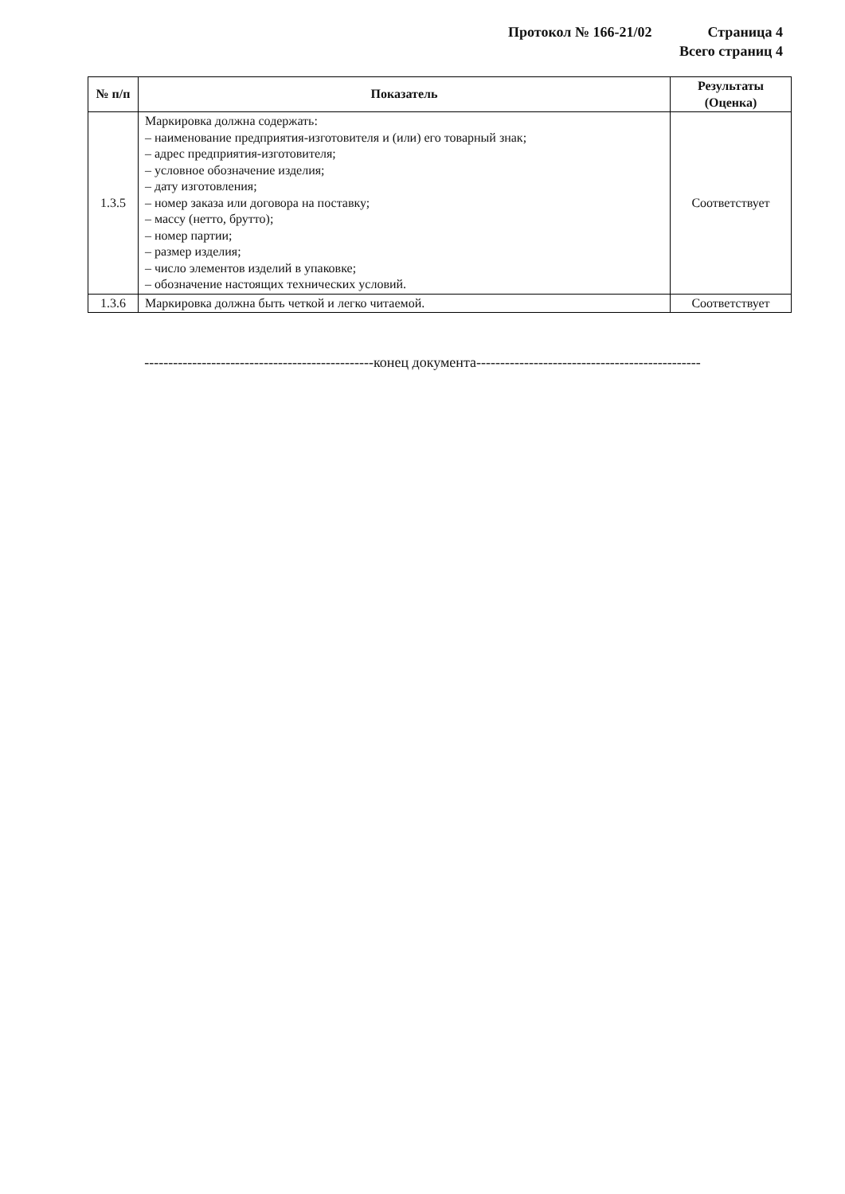Протокол № 166-21/02 Страница 4
Всего страниц 4
| № п/п | Показатель | Результаты (Оценка) |
| --- | --- | --- |
| 1.3.5 | Маркировка должна содержать: – наименование предприятия-изготовителя и (или) его товарный знак; – адрес предприятия-изготовителя; – условное обозначение изделия; – дату изготовления; – номер заказа или договора на поставку; – массу (нетто, брутто); – номер партии; – размер изделия; – число элементов изделий в упаковке; – обозначение настоящих технических условий. | Соответствует |
| 1.3.6 | Маркировка должна быть четкой и легко читаемой. | Соответствует |
------------------------------------------------конец документа-----------------------------------------------